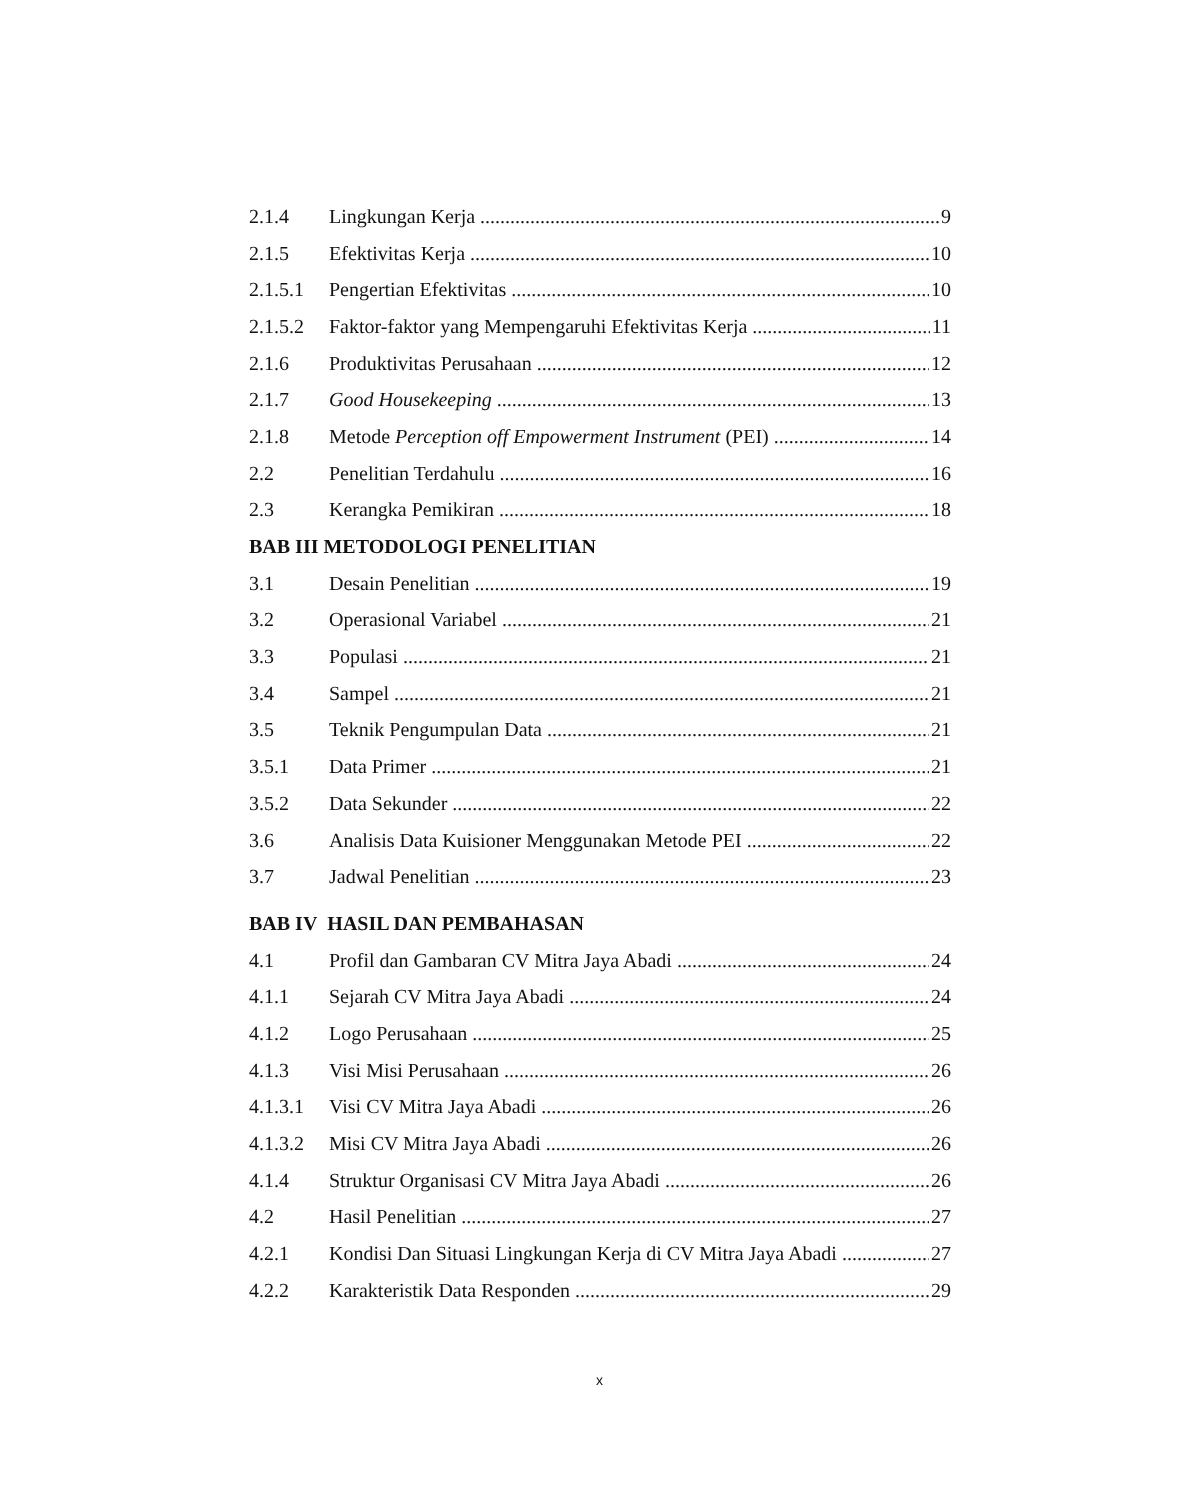2.1.4 Lingkungan Kerja 9
2.1.5 Efektivitas Kerja 10
2.1.5.1 Pengertian Efektivitas 10
2.1.5.2 Faktor-faktor yang Mempengaruhi Efektivitas Kerja 11
2.1.6 Produktivitas Perusahaan 12
2.1.7 Good Housekeeping 13
2.1.8 Metode Perception off Empowerment Instrument (PEI) 14
2.2 Penelitian Terdahulu 16
2.3 Kerangka Pemikiran 18
BAB III METODOLOGI PENELITIAN
3.1 Desain Penelitian 19
3.2 Operasional Variabel 21
3.3 Populasi 21
3.4 Sampel 21
3.5 Teknik Pengumpulan Data 21
3.5.1 Data Primer 21
3.5.2 Data Sekunder 22
3.6 Analisis Data Kuisioner Menggunakan Metode PEI 22
3.7 Jadwal Penelitian 23
BAB IV HASIL DAN PEMBAHASAN
4.1 Profil dan Gambaran CV Mitra Jaya Abadi 24
4.1.1 Sejarah CV Mitra Jaya Abadi 24
4.1.2 Logo Perusahaan 25
4.1.3 Visi Misi Perusahaan 26
4.1.3.1 Visi CV Mitra Jaya Abadi 26
4.1.3.2 Misi CV Mitra Jaya Abadi 26
4.1.4 Struktur Organisasi CV Mitra Jaya Abadi 26
4.2 Hasil Penelitian 27
4.2.1 Kondisi Dan Situasi Lingkungan Kerja di CV Mitra Jaya Abadi 27
4.2.2 Karakteristik Data Responden 29
x